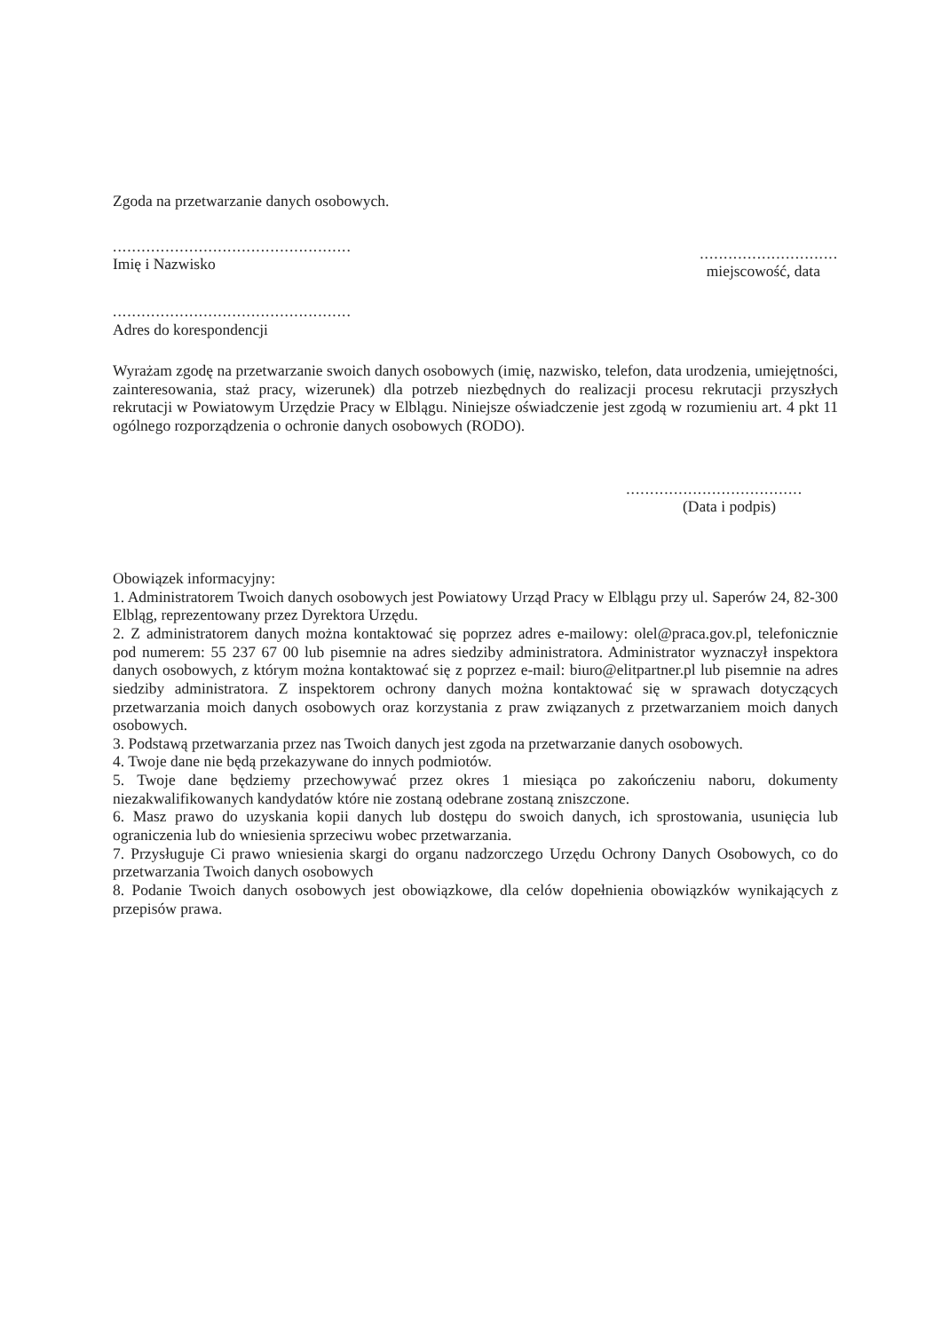Zgoda na przetwarzanie danych osobowych.
..................................................
Imię i Nazwisko
.............................
miejscowość, data
..................................................
Adres do korespondencji
Wyrażam zgodę na przetwarzanie swoich danych osobowych (imię, nazwisko, telefon, data urodzenia, umiejętności, zainteresowania, staż pracy, wizerunek) dla potrzeb niezbędnych do realizacji procesu rekrutacji przyszłych rekrutacji w Powiatowym Urzędzie Pracy w Elblągu. Niniejsze oświadczenie jest zgodą w rozumieniu art. 4 pkt 11 ogólnego rozporządzenia o ochronie danych osobowych (RODO).
.....................................
(Data i podpis)
Obowiązek informacyjny:
1. Administratorem Twoich danych osobowych jest Powiatowy Urząd Pracy w Elblągu przy ul. Saperów 24, 82-300 Elbląg, reprezentowany przez Dyrektora Urzędu.
2. Z administratorem danych można kontaktować się poprzez adres e-mailowy: olel@praca.gov.pl, telefonicznie pod numerem: 55 237 67 00 lub pisemnie na adres siedziby administratora. Administrator wyznaczył inspektora danych osobowych, z którym można kontaktować się z poprzez e-mail: biuro@elitpartner.pl lub pisemnie na adres siedziby administratora. Z inspektorem ochrony danych można kontaktować się w sprawach dotyczących przetwarzania moich danych osobowych oraz korzystania z praw związanych z przetwarzaniem moich danych osobowych.
3. Podstawą przetwarzania przez nas Twoich danych jest zgoda na przetwarzanie danych osobowych.
4. Twoje dane nie będą przekazywane do innych podmiotów.
5. Twoje dane będziemy przechowywać przez okres 1 miesiąca po zakończeniu naboru, dokumenty niezakwalifikowanych kandydatów które nie zostaną odebrane zostaną zniszczone.
6. Masz prawo do uzyskania kopii danych lub dostępu do swoich danych, ich sprostowania, usunięcia lub ograniczenia lub do wniesienia sprzeciwu wobec przetwarzania.
7. Przysługuje Ci prawo wniesienia skargi do organu nadzorczego Urzędu Ochrony Danych Osobowych, co do przetwarzania Twoich danych osobowych
8. Podanie Twoich danych osobowych jest obowiązkowe, dla celów dopełnienia obowiązków wynikających z przepisów prawa.